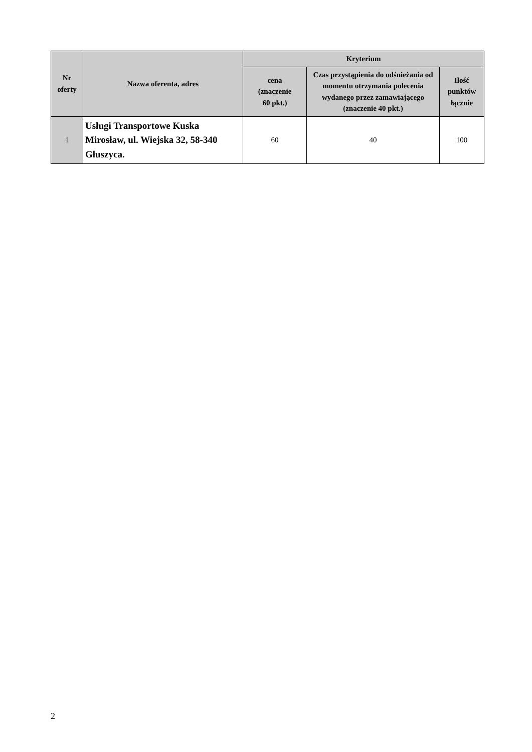| Nr oferty | Nazwa oferenta, adres | Kryterium | | |
| --- | --- | --- | --- | --- |
| | | cena (znaczenie 60 pkt.) | Czas przystąpienia do odśnieżania od momentu otrzymania polecenia wydanego przez zamawiającego (znaczenie 40 pkt.) | Ilość punktów łącznie |
| 1 | Usługi Transportowe Kuska Mirosław, ul. Wiejska 32, 58-340 Głuszyca. | 60 | 40 | 100 |
2